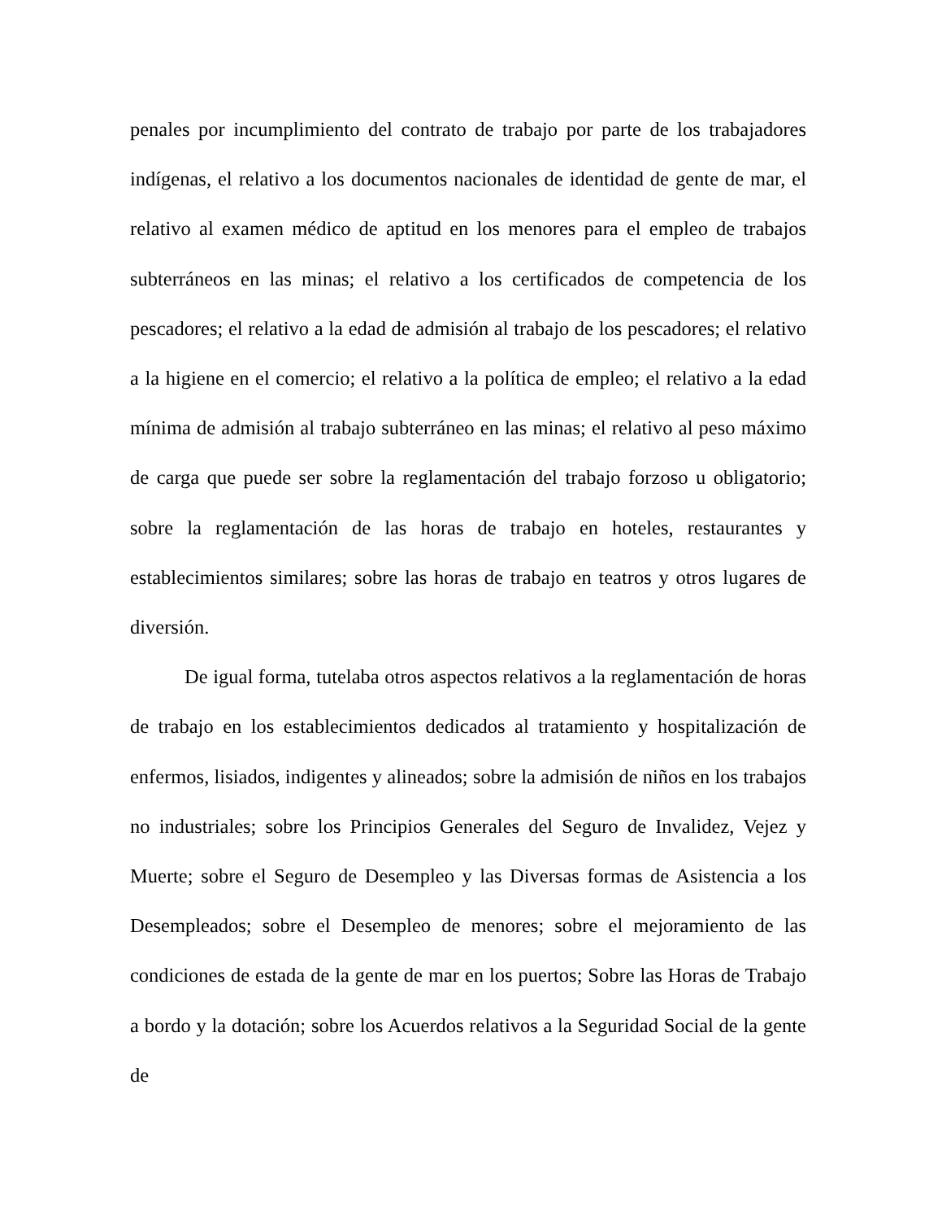penales por incumplimiento del contrato de trabajo por parte de los trabajadores indígenas, el relativo a los documentos nacionales de identidad de gente de mar, el relativo al examen médico de aptitud en los menores para el empleo de trabajos subterráneos en las minas; el relativo a los certificados de competencia de los pescadores; el relativo a la edad de admisión al trabajo de los pescadores; el relativo a la higiene en el comercio; el relativo a la política de empleo; el relativo a la edad mínima de admisión al trabajo subterráneo en las minas; el relativo al peso máximo de carga que puede ser sobre la reglamentación del trabajo forzoso u obligatorio; sobre la reglamentación de las horas de trabajo en hoteles, restaurantes y establecimientos similares; sobre las horas de trabajo en teatros y otros lugares de diversión.
De igual forma, tutelaba otros aspectos relativos a la reglamentación de horas de trabajo en los establecimientos dedicados al tratamiento y hospitalización de enfermos, lisiados, indigentes y alineados; sobre la admisión de niños en los trabajos no industriales; sobre los Principios Generales del Seguro de Invalidez, Vejez y Muerte; sobre el Seguro de Desempleo y las Diversas formas de Asistencia a los Desempleados; sobre el Desempleo de menores; sobre el mejoramiento de las condiciones de estada de la gente de mar en los puertos; Sobre las Horas de Trabajo a bordo y la dotación; sobre los Acuerdos relativos a la Seguridad Social de la gente de